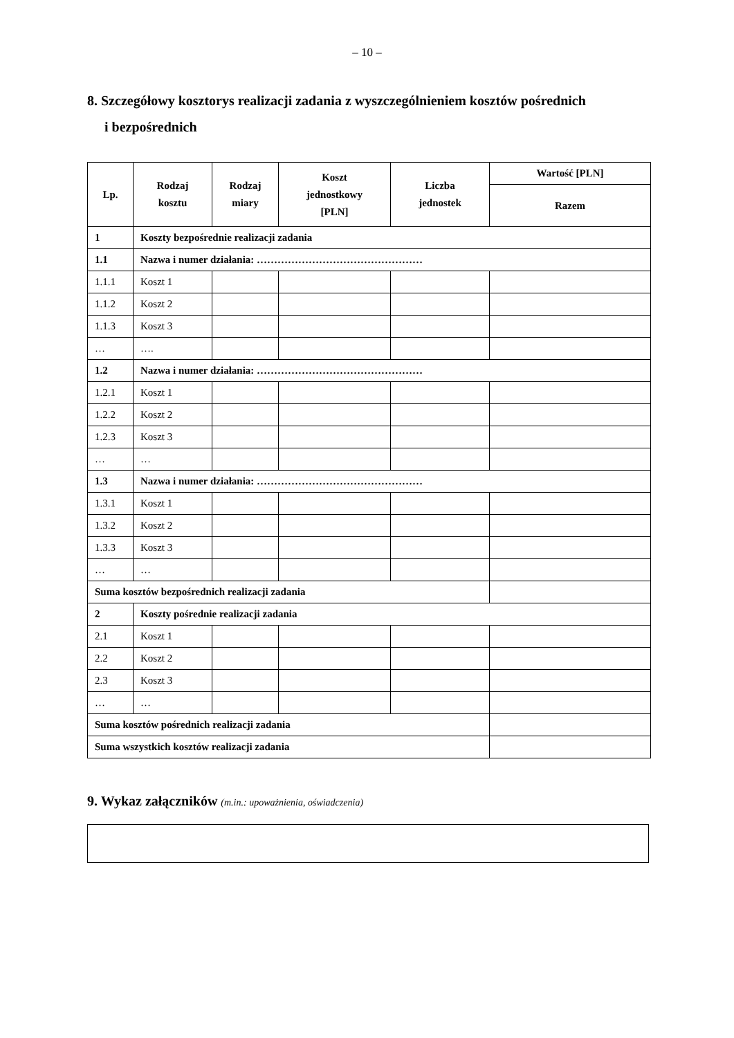– 10 –
8. Szczegółowy kosztorys realizacji zadania z wyszczególnieniem kosztów pośrednich
i bezpośrednich
| Lp. | Rodzaj kosztu | Rodzaj miary | Koszt jednostkowy [PLN] | Liczba jednostek | Wartość [PLN] |
| --- | --- | --- | --- | --- | --- |
| | | | | | Razem |
| 1 | Koszty bezpośrednie realizacji zadania | | | | |
| 1.1 | Nazwa i numer działania: ………………………………………… | | | | |
| 1.1.1 | Koszt 1 | | | | |
| 1.1.2 | Koszt 2 | | | | |
| 1.1.3 | Koszt 3 | | | | |
| … | …. | | | | |
| 1.2 | Nazwa i numer działania: ………………………………………… | | | | |
| 1.2.1 | Koszt 1 | | | | |
| 1.2.2 | Koszt 2 | | | | |
| 1.2.3 | Koszt 3 | | | | |
| … | … | | | | |
| 1.3 | Nazwa i numer działania: ………………………………………… | | | | |
| 1.3.1 | Koszt 1 | | | | |
| 1.3.2 | Koszt 2 | | | | |
| 1.3.3 | Koszt 3 | | | | |
| … | … | | | | |
| Suma kosztów bezpośrednich realizacji zadania | | | | | |
| 2 | Koszty pośrednie realizacji zadania | | | | |
| 2.1 | Koszt 1 | | | | |
| 2.2 | Koszt 2 | | | | |
| 2.3 | Koszt 3 | | | | |
| … | … | | | | |
| Suma kosztów pośrednich realizacji zadania | | | | | |
| Suma wszystkich kosztów realizacji zadania | | | | | |
9. Wykaz załączników (m.in.: upoważnienia, oświadczenia)